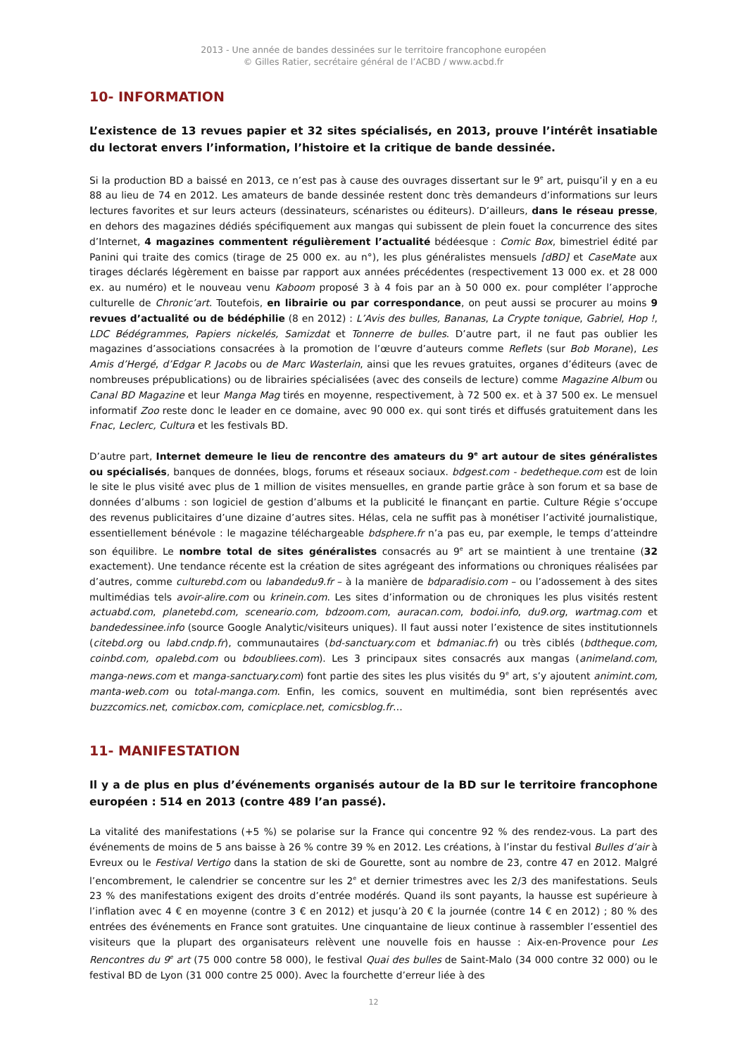2013 - Une année de bandes dessinées sur le territoire francophone européen
© Gilles Ratier, secrétaire général de l’ACBD / www.acbd.fr
10- INFORMATION
L’existence de 13 revues papier et 32 sites spécialisés, en 2013, prouve l’intérêt insatiable du lectorat envers l’information, l’histoire et la critique de bande dessinée.
Si la production BD a baissé en 2013, ce n’est pas à cause des ouvrages dissertant sur le 9<sup>e</sup> art, puisqu’il y en a eu 88 au lieu de 74 en 2012. Les amateurs de bande dessinée restent donc très demandeurs d’informations sur leurs lectures favorites et sur leurs acteurs (dessinateurs, scénaristes ou éditeurs). D’ailleurs, dans le réseau presse, en dehors des magazines dédiés spécifiquement aux mangas qui subissent de plein fouet la concurrence des sites d’Internet, 4 magazines commentent régulièrement l’actualité bédéesque : Comic Box, bimestriel édité par Panini qui traite des comics (tirage de 25 000 ex. au n°), les plus généralistes mensuels [dBD] et CaseMate aux tirages déclarés légèrement en baisse par rapport aux années précédentes (respectivement 13 000 ex. et 28 000 ex. au numéro) et le nouveau venu Kaboom proposé 3 à 4 fois par an à 50 000 ex. pour compléter l’approche culturelle de Chronic’art. Toutefois, en librairie ou par correspondance, on peut aussi se procurer au moins 9 revues d’actualité ou de bédéphilie (8 en 2012) : L’Avis des bulles, Bananas, La Crypte tonique, Gabriel, Hop !, LDC Bédégrammes, Papiers nickelés, Samizdat et Tonnerre de bulles. D’autre part, il ne faut pas oublier les magazines d’associations consacrées à la promotion de l’œuvre d’auteurs comme Reflets (sur Bob Morane), Les Amis d’Hergé, d’Edgar P. Jacobs ou de Marc Wasterlain, ainsi que les revues gratuites, organes d’éditeurs (avec de nombreuses prépublications) ou de librairies spécialisées (avec des conseils de lecture) comme Magazine Album ou Canal BD Magazine et leur Manga Mag tirés en moyenne, respectivement, à 72 500 ex. et à 37 500 ex. Le mensuel informatif Zoo reste donc le leader en ce domaine, avec 90 000 ex. qui sont tirés et diffusés gratuitement dans les Fnac, Leclerc, Cultura et les festivals BD.
D’autre part, Internet demeure le lieu de rencontre des amateurs du 9<sup>e</sup> art autour de sites généralistes ou spécialisés, banques de données, blogs, forums et réseaux sociaux. bdgest.com - bedetheque.com est de loin le site le plus visité avec plus de 1 million de visites mensuelles, en grande partie grâce à son forum et sa base de données d’albums : son logiciel de gestion d’albums et la publicité le finançant en partie. Culture Régie s’occupe des revenus publicitaires d’une dizaine d’autres sites. Hélas, cela ne suffit pas à monétiser l’activité journalistique, essentiellement bénévole : le magazine téléchargeable bdsphere.fr n’a pas eu, par exemple, le temps d’atteindre son équilibre. Le nombre total de sites généralistes consacrés au 9<sup>e</sup> art se maintient à une trentaine (32 exactement). Une tendance récente est la création de sites agrégeant des informations ou chroniques réalisées par d’autres, comme culturebd.com ou labandedu9.fr – à la manière de bdparadisio.com – ou l’adossement à des sites multimédias tels avoir-alire.com ou krinein.com. Les sites d’information ou de chroniques les plus visités restent actuabd.com, planetebd.com, sceneario.com, bdzoom.com, auracan.com, bodoi.info, du9.org, wartmag.com et bandedessinee.info (source Google Analytic/visiteurs uniques). Il faut aussi noter l’existence de sites institutionnels (citebd.org ou labd.cndp.fr), communautaires (bd-sanctuary.com et bdmaniac.fr) ou très ciblés (bdtheque.com, coinbd.com, opalebd.com ou bdoubliees.com). Les 3 principaux sites consacrés aux mangas (animeland.com, manga-news.com et manga-sanctuary.com) font partie des sites les plus visités du 9<sup>e</sup> art, s’y ajoutent animint.com, manta-web.com ou total-manga.com. Enfin, les comics, souvent en multimédia, sont bien représentés avec buzzcomics.net, comicbox.com, comicplace.net, comicsblog.fr…
11- MANIFESTATION
Il y a de plus en plus d’événements organisés autour de la BD sur le territoire francophone européen : 514 en 2013 (contre 489 l’an passé).
La vitalité des manifestations (+5 %) se polarise sur la France qui concentre 92 % des rendez-vous. La part des événements de moins de 5 ans baisse à 26 % contre 39 % en 2012. Les créations, à l’instar du festival Bulles d’air à Evreux ou le Festival Vertigo dans la station de ski de Gourette, sont au nombre de 23, contre 47 en 2012. Malgré l’encombrement, le calendrier se concentre sur les 2<sup>e</sup> et dernier trimestres avec les 2/3 des manifestations. Seuls 23 % des manifestations exigent des droits d’entrée modérés. Quand ils sont payants, la hausse est supérieure à l’inflation avec 4 € en moyenne (contre 3 € en 2012) et jusqu’à 20 € la journée (contre 14 € en 2012) ; 80 % des entrées des événements en France sont gratuites. Une cinquantaine de lieux continue à rassembler l’essentiel des visiteurs que la plupart des organisateurs relèvent une nouvelle fois en hausse : Aix-en-Provence pour Les Rencontres du 9<sup>e</sup> art (75 000 contre 58 000), le festival Quai des bulles de Saint-Malo (34 000 contre 32 000) ou le festival BD de Lyon (31 000 contre 25 000). Avec la fourchette d’erreur liée à des
12